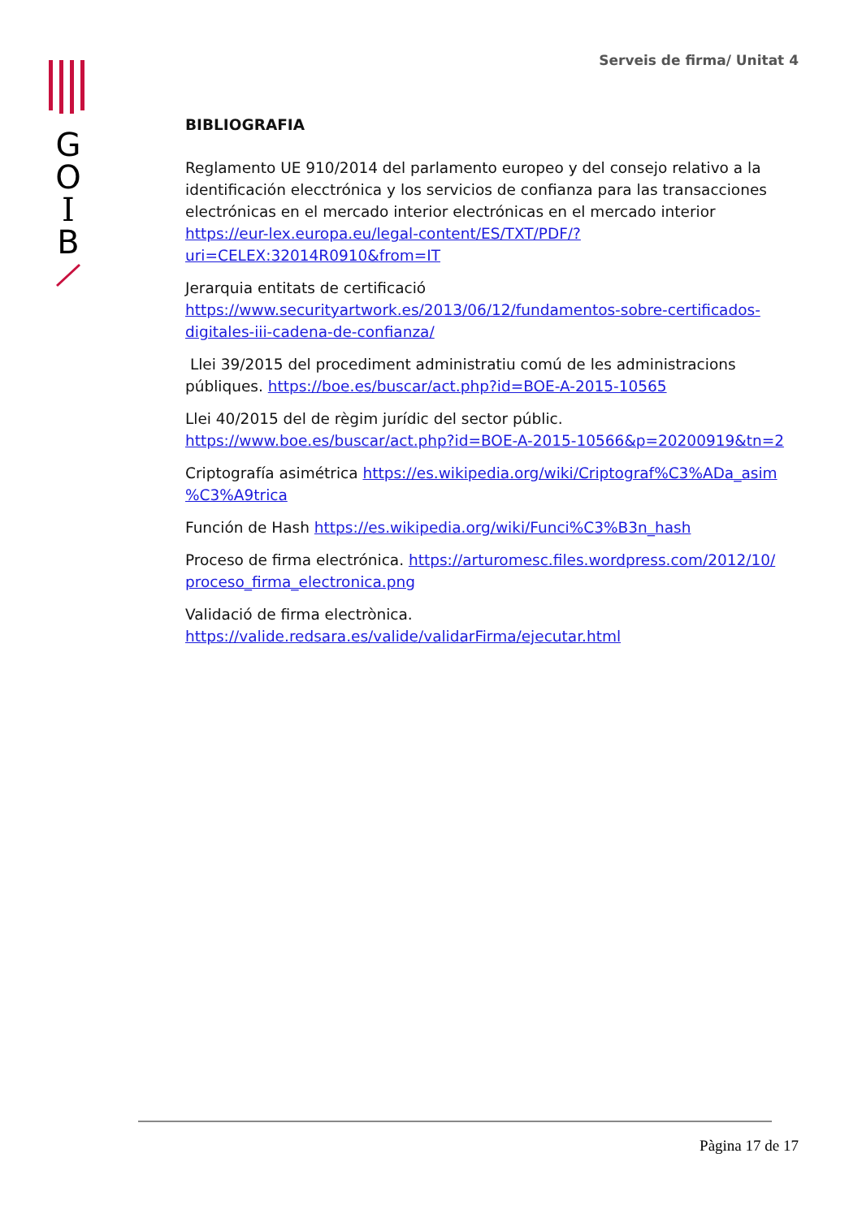G
O
I
B
Serveis de firma/ Unitat 4
BIBLIOGRAFIA
Reglamento UE 910/2014 del parlamento europeo y del consejo relativo a la identificación elecctrónica y los servicios de confianza para las transacciones electrónicas en el mercado interior electrónicas en el mercado interior https://eur-lex.europa.eu/legal-content/ES/TXT/PDF/?uri=CELEX:32014R0910&from=IT
Jerarquia entitats de certificació https://www.securityartwork.es/2013/06/12/fundamentos-sobre-certificados-digitales-iii-cadena-de-confianza/
Llei 39/2015 del procediment administratiu comú de les administracions públiques. https://boe.es/buscar/act.php?id=BOE-A-2015-10565
Llei 40/2015 del de règim jurídic del sector públic. https://www.boe.es/buscar/act.php?id=BOE-A-2015-10566&p=20200919&tn=2
Criptografía asimétrica https://es.wikipedia.org/wiki/Criptograf%C3%ADa_asim %C3%A9trica
Función de Hash https://es.wikipedia.org/wiki/Funci%C3%B3n_hash
Proceso de firma electrónica. https://arturomesc.files.wordpress.com/2012/10/ proceso_firma_electronica.png
Validació de firma electrònica. https://valide.redsara.es/valide/validarFirma/ejecutar.html
Pàgina 17 de 17